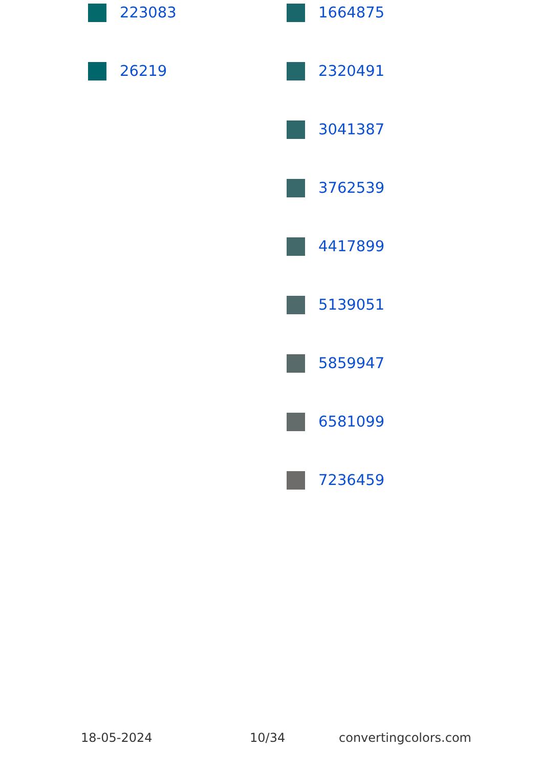223083
26219
1664875
2320491
3041387
3762539
4417899
5139051
5859947
6581099
7236459
18-05-2024 10/34 convertingcolors.com